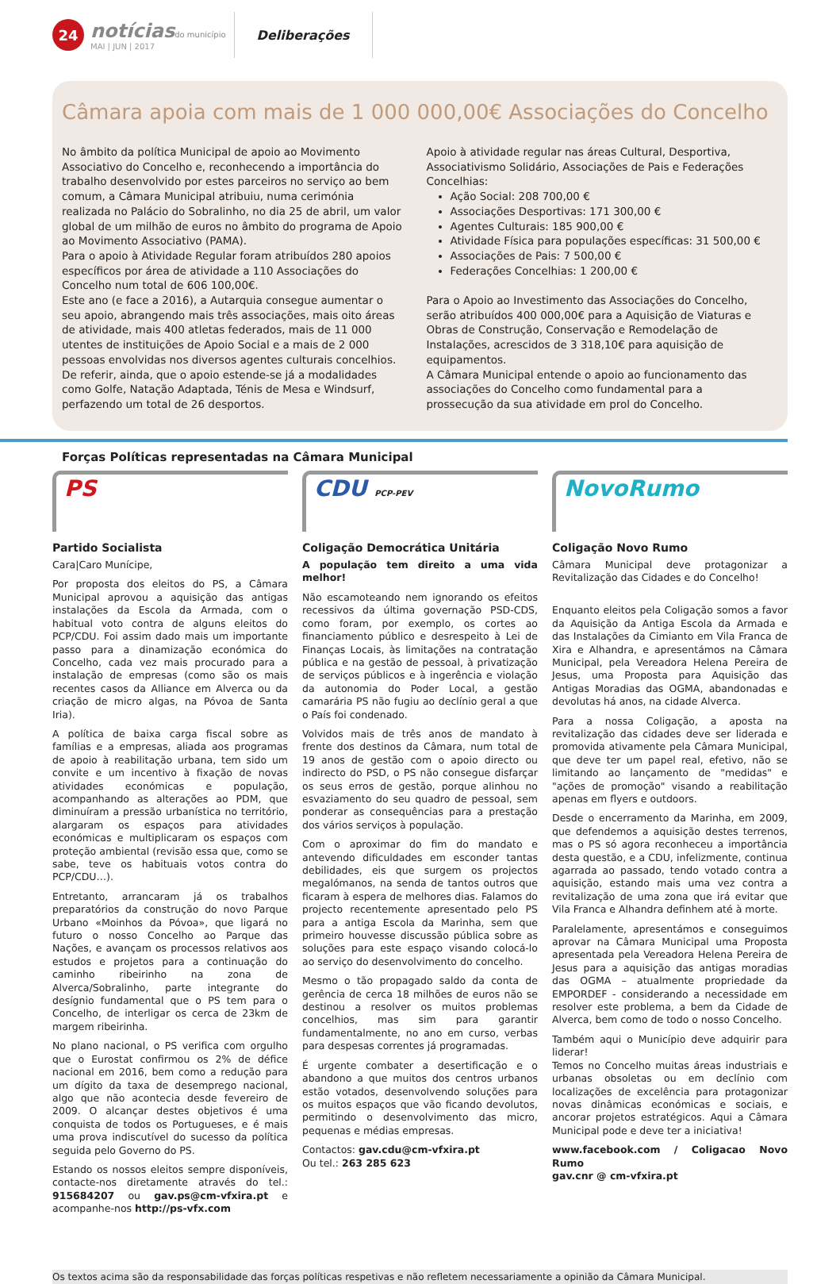24
notíciasdo município
MAI | JUN | 2017
Deliberações
Câmara apoia com mais de 1 000 000,00€ Associações do Concelho
No âmbito da política Municipal de apoio ao Movimento Associativo do Concelho e, reconhecendo a importância do trabalho desenvolvido por estes parceiros no serviço ao bem comum, a Câmara Municipal atribuiu, numa cerimónia realizada no Palácio do Sobralinho, no dia 25 de abril, um valor global de um milhão de euros no âmbito do programa de Apoio ao Movimento Associativo (PAMA).
Para o apoio à Atividade Regular foram atribuídos 280 apoios específicos por área de atividade a 110 Associações do Concelho num total de 606 100,00€.
Este ano (e face a 2016), a Autarquia consegue aumentar o seu apoio, abrangendo mais três associações, mais oito áreas de atividade, mais 400 atletas federados, mais de 11 000 utentes de instituições de Apoio Social e a mais de 2 000 pessoas envolvidas nos diversos agentes culturais concelhios. De referir, ainda, que o apoio estende-se já a modalidades como Golfe, Natação Adaptada, Ténis de Mesa e Windsurf, perfazendo um total de 26 desportos.
Apoio à atividade regular nas áreas Cultural, Desportiva, Associativismo Solidário, Associações de Pais e Federações Concelhias:
Ação Social: 208 700,00 €
Associações Desportivas: 171 300,00 €
Agentes Culturais: 185 900,00 €
Atividade Física para populações específicas: 31 500,00 €
Associações de Pais: 7 500,00 €
Federações Concelhias: 1 200,00 €
Para o Apoio ao Investimento das Associações do Concelho, serão atribuídos 400 000,00€ para a Aquisição de Viaturas e Obras de Construção, Conservação e Remodelação de Instalações, acrescidos de 3 318,10€ para aquisição de equipamentos.
A Câmara Municipal entende o apoio ao funcionamento das associações do Concelho como fundamental para a prossecução da sua atividade em prol do Concelho.
Forças Políticas representadas na Câmara Municipal
PS
Partido Socialista
Cara|Caro Munícipe,
Por proposta dos eleitos do PS, a Câmara Municipal aprovou a aquisição das antigas instalações da Escola da Armada, com o habitual voto contra de alguns eleitos do PCP/CDU. Foi assim dado mais um importante passo para a dinamização económica do Concelho, cada vez mais procurado para a instalação de empresas (como são os mais recentes casos da Alliance em Alverca ou da criação de micro algas, na Póvoa de Santa Iria).
A política de baixa carga fiscal sobre as famílias e a empresas, aliada aos programas de apoio à reabilitação urbana, tem sido um convite e um incentivo à fixação de novas atividades económicas e população, acompanhando as alterações ao PDM, que diminuíram a pressão urbanística no território, alargaram os espaços para atividades económicas e multiplicaram os espaços com proteção ambiental (revisão essa que, como se sabe, teve os habituais votos contra do PCP/CDU…).
Entretanto, arrancaram já os trabalhos preparatórios da construção do novo Parque Urbano «Moinhos da Póvoa», que ligará no futuro o nosso Concelho ao Parque das Nações, e avançam os processos relativos aos estudos e projetos para a continuação do caminho ribeirinho na zona de Alverca/Sobralinho, parte integrante do desígnio fundamental que o PS tem para o Concelho, de interligar os cerca de 23km de margem ribeirinha.
No plano nacional, o PS verifica com orgulho que o Eurostat confirmou os 2% de défice nacional em 2016, bem como a redução para um dígito da taxa de desemprego nacional, algo que não acontecia desde fevereiro de 2009. O alcançar destes objetivos é uma conquista de todos os Portugueses, e é mais uma prova indiscutível do sucesso da política seguida pelo Governo do PS.
Estando os nossos eleitos sempre disponíveis, contacte-nos diretamente através do tel.: 915684207 ou gav.ps@cm-vfxira.pt e acompanhe-nos http://ps-vfx.com
CDU PCP-PEV
Coligação Democrática Unitária
A população tem direito a uma vida melhor!
Não escamoteando nem ignorando os efeitos recessivos da última governação PSD-CDS, como foram, por exemplo, os cortes ao financiamento público e desrespeito à Lei de Finanças Locais, às limitações na contratação pública e na gestão de pessoal, à privatização de serviços públicos e à ingerência e violação da autonomia do Poder Local, a gestão camarária PS não fugiu ao declínio geral a que o País foi condenado.
Volvidos mais de três anos de mandato à frente dos destinos da Câmara, num total de 19 anos de gestão com o apoio directo ou indirecto do PSD, o PS não consegue disfarçar os seus erros de gestão, porque alinhou no esvaziamento do seu quadro de pessoal, sem ponderar as consequências para a prestação dos vários serviços à população.
Com o aproximar do fim do mandato e antevendo dificuldades em esconder tantas debilidades, eis que surgem os projectos megalómanos, na senda de tantos outros que ficaram à espera de melhores dias. Falamos do projecto recentemente apresentado pelo PS para a antiga Escola da Marinha, sem que primeiro houvesse discussão pública sobre as soluções para este espaço visando colocá-lo ao serviço do desenvolvimento do concelho.
Mesmo o tão propagado saldo da conta de gerência de cerca 18 milhões de euros não se destinou a resolver os muitos problemas concelhios, mas sim para garantir fundamentalmente, no ano em curso, verbas para despesas correntes já programadas.
É urgente combater a desertificação e o abandono a que muitos dos centros urbanos estão votados, desenvolvendo soluções para os muitos espaços que vão ficando devolutos, permitindo o desenvolvimento das micro, pequenas e médias empresas.
Contactos: gav.cdu@cm-vfxira.pt
Ou tel.: 263 285 623
NovoRumo
Coligação Novo Rumo
Câmara Municipal deve protagonizar a Revitalização das Cidades e do Concelho!
Enquanto eleitos pela Coligação somos a favor da Aquisição da Antiga Escola da Armada e das Instalações da Cimianto em Vila Franca de Xira e Alhandra, e apresentámos na Câmara Municipal, pela Vereadora Helena Pereira de Jesus, uma Proposta para Aquisição das Antigas Moradias das OGMA, abandonadas e devolutas há anos, na cidade Alverca.
Para a nossa Coligação, a aposta na revitalização das cidades deve ser liderada e promovida ativamente pela Câmara Municipal, que deve ter um papel real, efetivo, não se limitando ao lançamento de "medidas" e "ações de promoção" visando a reabilitação apenas em flyers e outdoors.
Desde o encerramento da Marinha, em 2009, que defendemos a aquisição destes terrenos, mas o PS só agora reconheceu a importância desta questão, e a CDU, infelizmente, continua agarrada ao passado, tendo votado contra a aquisição, estando mais uma vez contra a revitalização de uma zona que irá evitar que Vila Franca e Alhandra definhem até à morte.
Paralelamente, apresentámos e conseguimos aprovar na Câmara Municipal uma Proposta apresentada pela Vereadora Helena Pereira de Jesus para a aquisição das antigas moradias das OGMA – atualmente propriedade da EMPORDEF - considerando a necessidade em resolver este problema, a bem da Cidade de Alverca, bem como de todo o nosso Concelho.
Também aqui o Município deve adquirir para liderar!
Temos no Concelho muitas áreas industriais e urbanas obsoletas ou em declínio com localizações de excelência para protagonizar novas dinâmicas económicas e sociais, e ancorar projetos estratégicos. Aqui a Câmara Municipal pode e deve ter a iniciativa!
www.facebook.com / Coligacao Novo Rumo
gav.cnr @ cm-vfxira.pt
Os textos acima são da responsabilidade das forças políticas respetivas e não refletem necessariamente a opinião da Câmara Municipal.